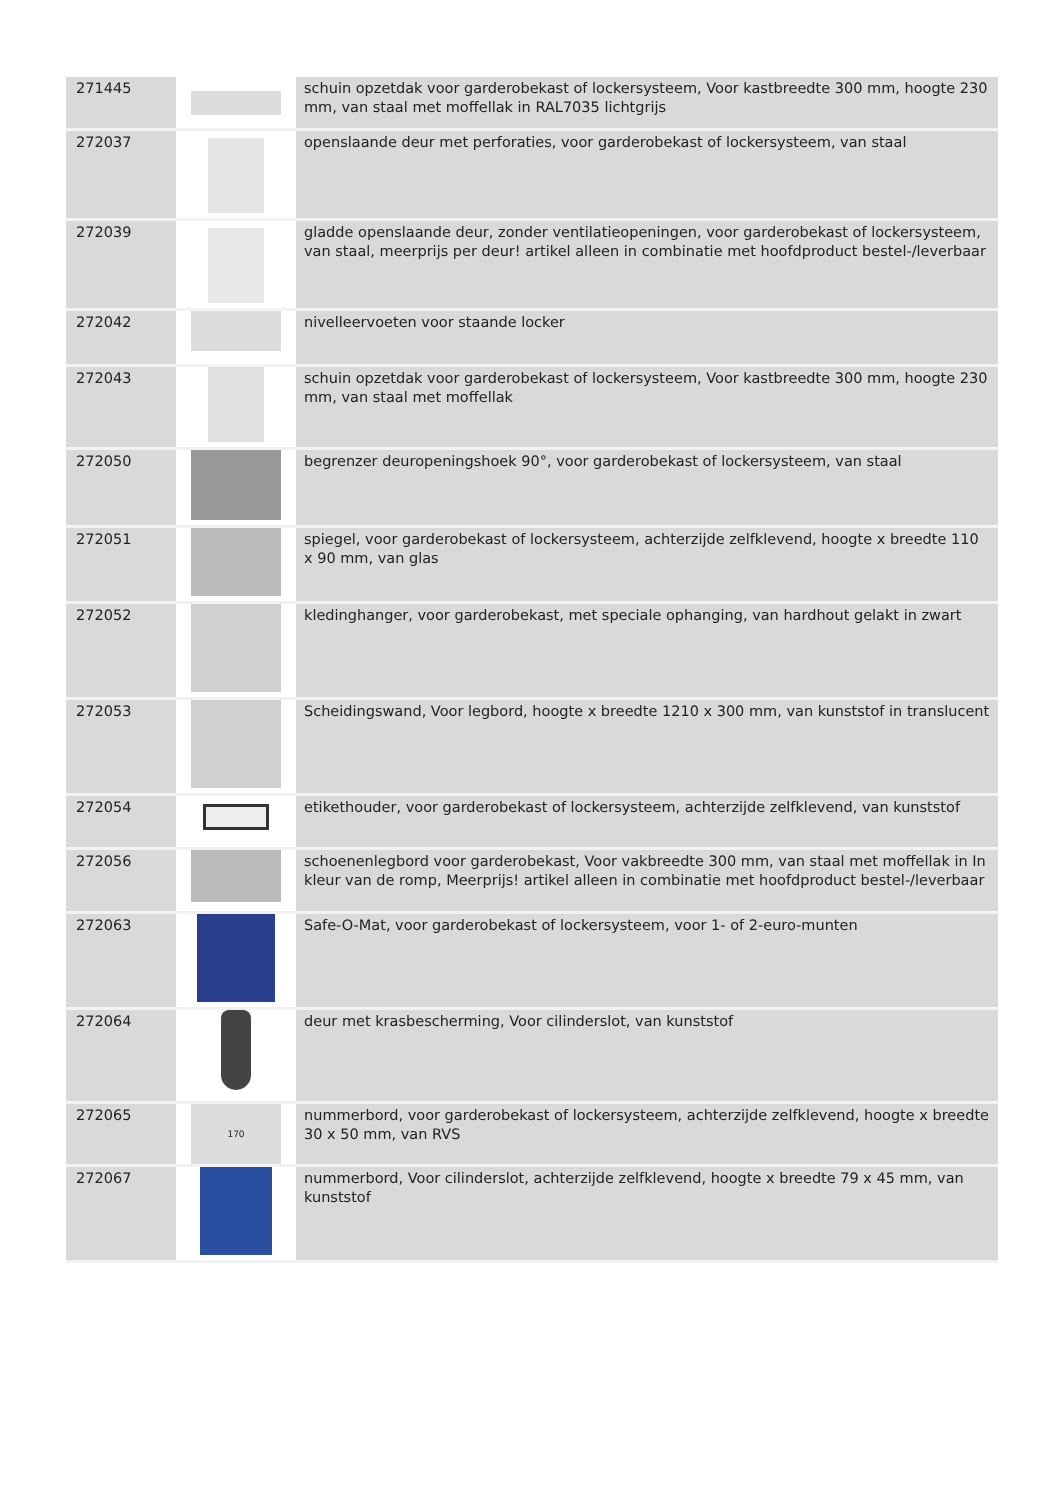| 271445 | | schuin opzetdak voor garderobekast of lockersysteem, Voor kastbreedte 300 mm, hoogte 230 mm, van staal met moffellak in RAL7035 lichtgrijs |
| 272037 | | openslaande deur met perforaties, voor garderobekast of lockersysteem, van staal |
| 272039 | | gladde openslaande deur, zonder ventilatieopeningen, voor garderobekast of lockersysteem, van staal, meerprijs per deur! artikel alleen in combinatie met hoofdproduct bestel-/leverbaar |
| 272042 | | nivelleervoeten voor staande locker |
| 272043 | | schuin opzetdak voor garderobekast of lockersysteem, Voor kastbreedte 300 mm, hoogte 230 mm, van staal met moffellak |
| 272050 | | begrenzer deuropeningshoek 90°, voor garderobekast of lockersysteem, van staal |
| 272051 | | spiegel, voor garderobekast of lockersysteem, achterzijde zelfklevend, hoogte x breedte 110 x 90 mm, van glas |
| 272052 | | kledinghanger, voor garderobekast, met speciale ophanging, van hardhout gelakt in zwart |
| 272053 | | Scheidingswand, Voor legbord, hoogte x breedte 1210 x 300 mm, van kunststof in translucent |
| 272054 | | etikethouder, voor garderobekast of lockersysteem, achterzijde zelfklevend, van kunststof |
| 272056 | | schoenenlegbord voor garderobekast, Voor vakbreedte 300 mm, van staal met moffellak in In kleur van de romp, Meerprijs! artikel alleen in combinatie met hoofdproduct bestel-/leverbaar |
| 272063 | | Safe-O-Mat, voor garderobekast of lockersysteem, voor 1- of 2-euro-munten |
| 272064 | | deur met krasbescherming, Voor cilinderslot, van kunststof |
| 272065 | 170 | nummerbord, voor garderobekast of lockersysteem, achterzijde zelfklevend, hoogte x breedte 30 x 50 mm, van RVS |
| 272067 | | nummerbord, Voor cilinderslot, achterzijde zelfklevend, hoogte x breedte 79 x 45 mm, van kunststof |